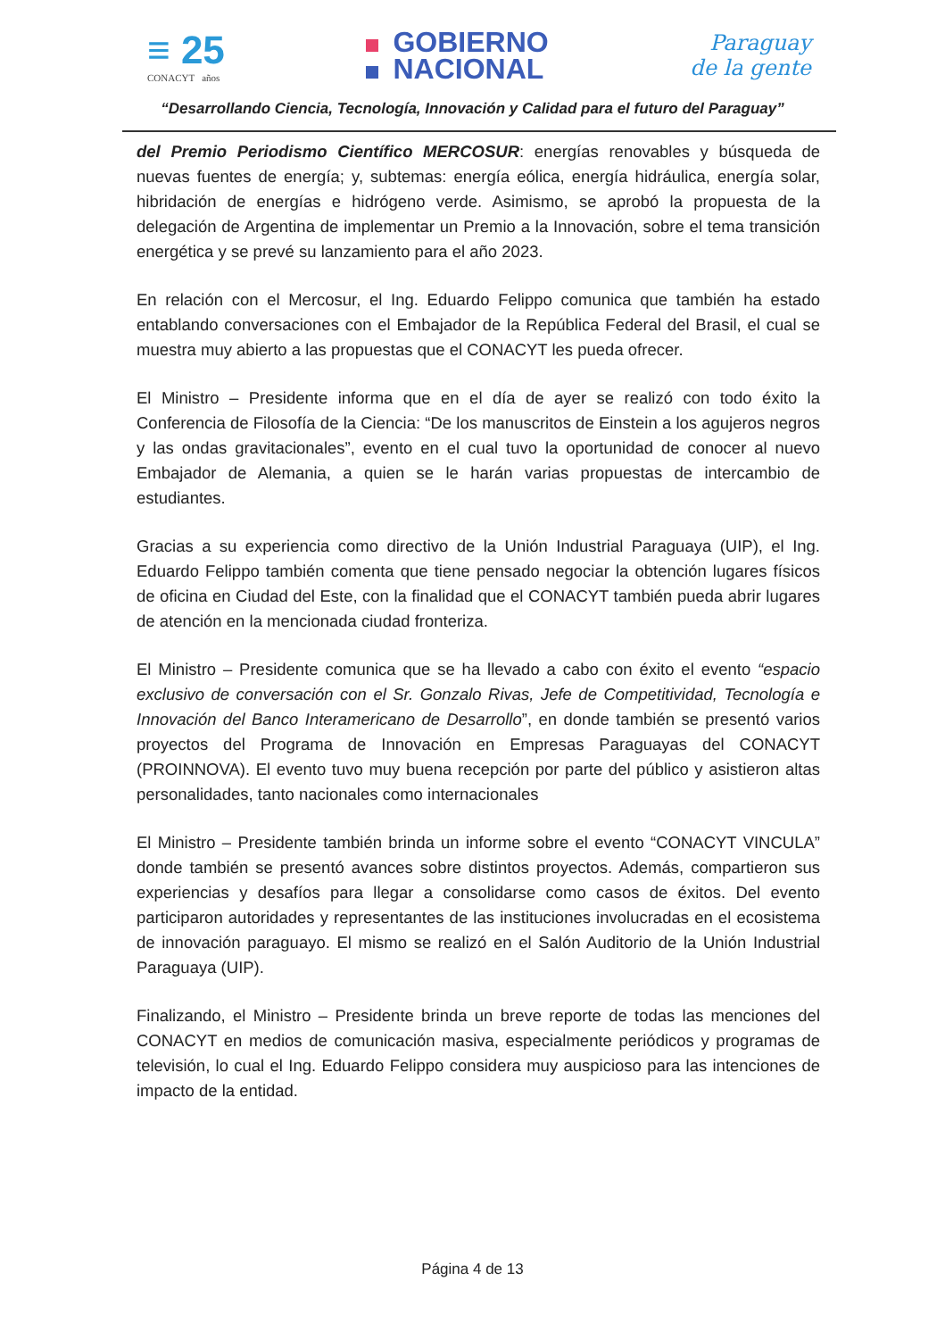≡ 25
CONACYT años
GOBIERNO
NACIONAL
Paraguay
de la gente
“Desarrollando Ciencia, Tecnología, Innovación y Calidad para el futuro del Paraguay”
del Premio Periodismo Científico MERCOSUR: energías renovables y búsqueda de nuevas fuentes de energía; y, subtemas: energía eólica, energía hidráulica, energía solar, hibridación de energías e hidrógeno verde. Asimismo, se aprobó la propuesta de la delegación de Argentina de implementar un Premio a la Innovación, sobre el tema transición energética y se prevé su lanzamiento para el año 2023.
En relación con el Mercosur, el Ing. Eduardo Felippo comunica que también ha estado entablando conversaciones con el Embajador de la República Federal del Brasil, el cual se muestra muy abierto a las propuestas que el CONACYT les pueda ofrecer.
El Ministro – Presidente informa que en el día de ayer se realizó con todo éxito la Conferencia de Filosofía de la Ciencia: “De los manuscritos de Einstein a los agujeros negros y las ondas gravitacionales”, evento en el cual tuvo la oportunidad de conocer al nuevo Embajador de Alemania, a quien se le harán varias propuestas de intercambio de estudiantes.
Gracias a su experiencia como directivo de la Unión Industrial Paraguaya (UIP), el Ing. Eduardo Felippo también comenta que tiene pensado negociar la obtención lugares físicos de oficina en Ciudad del Este, con la finalidad que el CONACYT también pueda abrir lugares de atención en la mencionada ciudad fronteriza.
El Ministro – Presidente comunica que se ha llevado a cabo con éxito el evento “espacio exclusivo de conversación con el Sr. Gonzalo Rivas, Jefe de Competitividad, Tecnología e Innovación del Banco Interamericano de Desarrollo”, en donde también se presentó varios proyectos del Programa de Innovación en Empresas Paraguayas del CONACYT (PROINNOVA). El evento tuvo muy buena recepción por parte del público y asistieron altas personalidades, tanto nacionales como internacionales
El Ministro – Presidente también brinda un informe sobre el evento “CONACYT VINCULA” donde también se presentó avances sobre distintos proyectos. Además, compartieron sus experiencias y desafíos para llegar a consolidarse como casos de éxitos. Del evento participaron autoridades y representantes de las instituciones involucradas en el ecosistema de innovación paraguayo. El mismo se realizó en el Salón Auditorio de la Unión Industrial Paraguaya (UIP).
Finalizando, el Ministro – Presidente brinda un breve reporte de todas las menciones del CONACYT en medios de comunicación masiva, especialmente periódicos y programas de televisión, lo cual el Ing. Eduardo Felippo considera muy auspicioso para las intenciones de impacto de la entidad.
Página 4 de 13